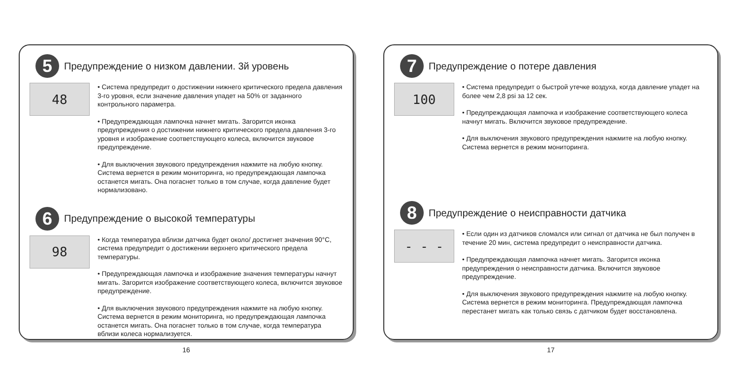5
Предупреждение о низком давлении. 3й уровень
48
• Система предупредит о достижении нижнего критического предела давления 3-го уровня, если значение давления упадет на 50% от заданного контрольного параметра.
• Предупреждающая лампочка начнет мигать. Загорится иконка предупреждения о достижении нижнего критического предела давления 3-го уровня и изображение соответствующего колеса, включится звуковое предупреждение.
• Для выключения звукового предупреждения нажмите на любую кнопку. Система вернется в режим мониторинга, но предупреждающая лампочка останется мигать. Она погаснет только в том случае, когда давление будет нормализовано.
6
Предупреждение о высокой температуры
98
• Когда температура вблизи датчика будет около/ достигнет значения 90°C, система предупредит о достижении верхнего критического предела температуры.
• Предупреждающая лампочка и изображение значения температуры начнут мигать. Загорится изображение соответствующего колеса, включится звуковое предупреждение.
• Для выключения звукового предупреждения нажмите на любую кнопку. Система вернется в режим мониторинга, но предупреждающая лампочка останется мигать. Она погаснет только в том случае, когда температура вблизи колеса нормализуется.
16
7
Предупреждение о потере давления
100
• Система предупредит о быстрой утечке воздуха, когда давление упадет на более чем 2,8 psi за 12 сек.
• Предупреждающая лампочка и изображение соответствующего колеса начнут мигать. Включится звуковое предупреждение.
• Для выключения звукового предупреждения нажмите на любую кнопку. Система вернется в режим мониторинга.
8
Предупреждение о неисправности датчика
- - -
• Если один из датчиков сломался или сигнал от датчика не был получен в течение 20 мин, система предупредит о неисправности датчика.
• Предупреждающая лампочка начнет мигать. Загорится иконка предупреждения о неисправности датчика. Включится звуковое предупреждение.
• Для выключения звукового предупреждения нажмите на любую кнопку. Система вернется в режим мониторинга. Предупреждающая лампочка перестанет мигать как только связь с датчиком будет восстановлена.
17